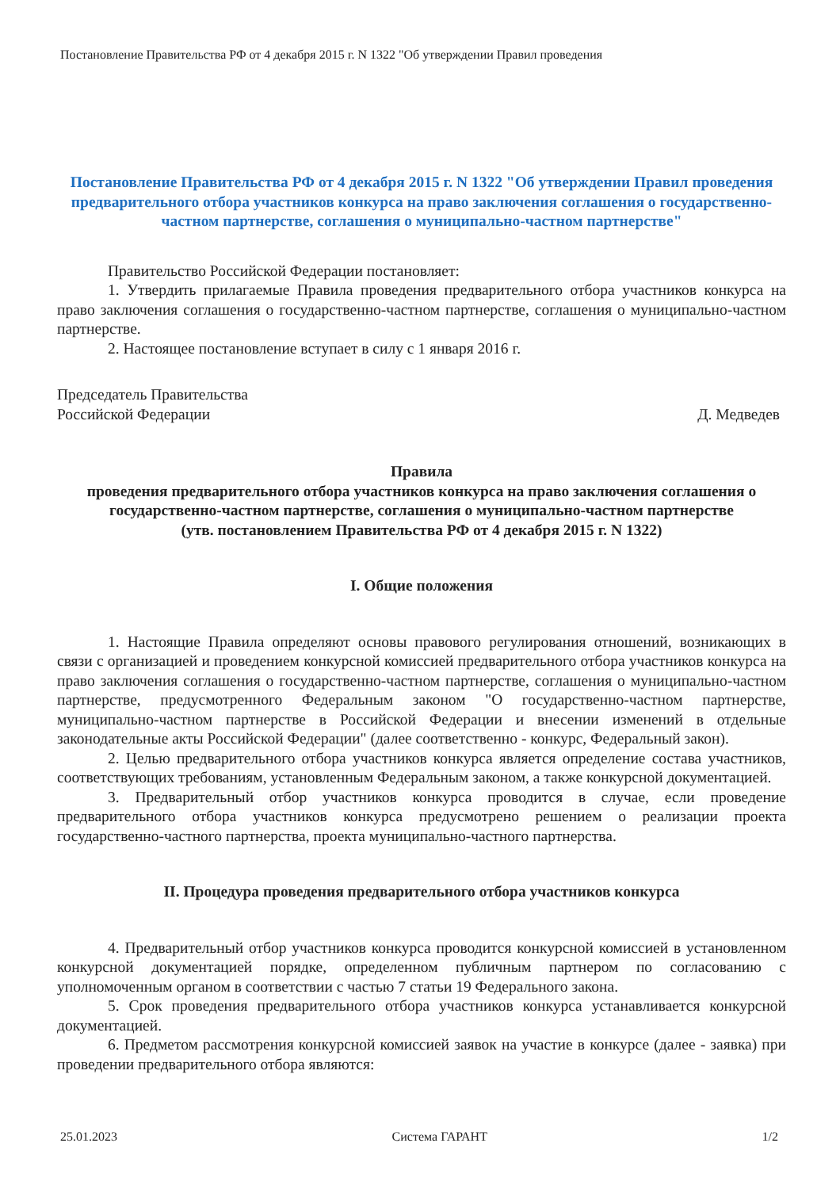Постановление Правительства РФ от 4 декабря 2015 г. N 1322 "Об утверждении Правил проведения
Постановление Правительства РФ от 4 декабря 2015 г. N 1322 "Об утверждении Правил проведения предварительного отбора участников конкурса на право заключения соглашения о государственно-частном партнерстве, соглашения о муниципально-частном партнерстве"
Правительство Российской Федерации постановляет:
1. Утвердить прилагаемые Правила проведения предварительного отбора участников конкурса на право заключения соглашения о государственно-частном партнерстве, соглашения о муниципально-частном партнерстве.
2. Настоящее постановление вступает в силу с 1 января 2016 г.
Председатель Правительства
Российской Федерации
Д. Медведев
Правила
проведения предварительного отбора участников конкурса на право заключения соглашения о государственно-частном партнерстве, соглашения о муниципально-частном партнерстве
(утв. постановлением Правительства РФ от 4 декабря 2015 г. N 1322)
I. Общие положения
1. Настоящие Правила определяют основы правового регулирования отношений, возникающих в связи с организацией и проведением конкурсной комиссией предварительного отбора участников конкурса на право заключения соглашения о государственно-частном партнерстве, соглашения о муниципально-частном партнерстве, предусмотренного Федеральным законом "О государственно-частном партнерстве, муниципально-частном партнерстве в Российской Федерации и внесении изменений в отдельные законодательные акты Российской Федерации" (далее соответственно - конкурс, Федеральный закон).
2. Целью предварительного отбора участников конкурса является определение состава участников, соответствующих требованиям, установленным Федеральным законом, а также конкурсной документацией.
3. Предварительный отбор участников конкурса проводится в случае, если проведение предварительного отбора участников конкурса предусмотрено решением о реализации проекта государственно-частного партнерства, проекта муниципально-частного партнерства.
II. Процедура проведения предварительного отбора участников конкурса
4. Предварительный отбор участников конкурса проводится конкурсной комиссией в установленном конкурсной документацией порядке, определенном публичным партнером по согласованию с уполномоченным органом в соответствии с частью 7 статьи 19 Федерального закона.
5. Срок проведения предварительного отбора участников конкурса устанавливается конкурсной документацией.
6. Предметом рассмотрения конкурсной комиссией заявок на участие в конкурсе (далее - заявка) при проведении предварительного отбора являются:
25.01.2023 Система ГАРАНТ 1/2